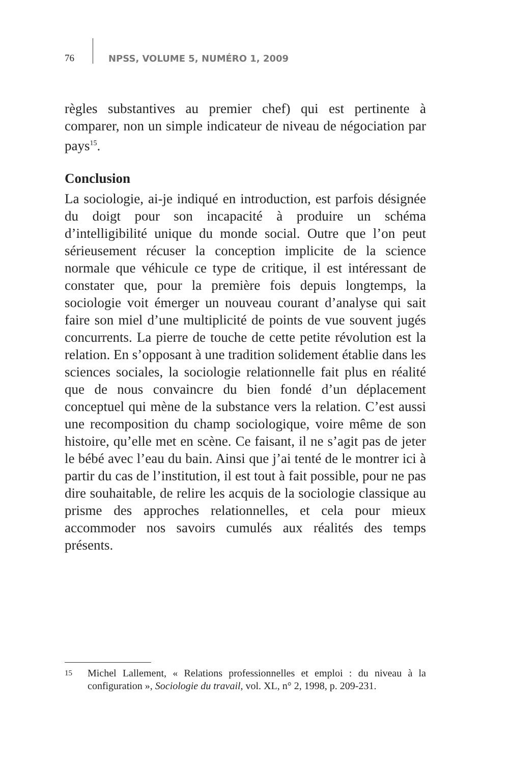76 NPSS, VOLUME 5, NUMÉRO 1, 2009
règles substantives au premier chef) qui est pertinente à comparer, non un simple indicateur de niveau de négociation par pays<sup>15</sup>.
Conclusion
La sociologie, ai-je indiqué en introduction, est parfois désignée du doigt pour son incapacité à produire un schéma d’intelligibilité unique du monde social. Outre que l’on peut sérieusement récuser la conception implicite de la science normale que véhicule ce type de critique, il est intéressant de constater que, pour la première fois depuis longtemps, la sociologie voit émerger un nouveau courant d’analyse qui sait faire son miel d’une multiplicité de points de vue souvent jugés concurrents. La pierre de touche de cette petite révolution est la relation. En s’opposant à une tradition solidement établie dans les sciences sociales, la sociologie relationnelle fait plus en réalité que de nous convaincre du bien fondé d’un déplacement conceptuel qui mène de la substance vers la relation. C’est aussi une recomposition du champ sociologique, voire même de son histoire, qu’elle met en scène. Ce faisant, il ne s’agit pas de jeter le bébé avec l’eau du bain. Ainsi que j’ai tenté de le montrer ici à partir du cas de l’institution, il est tout à fait possible, pour ne pas dire souhaitable, de relire les acquis de la sociologie classique au prisme des approches relationnelles, et cela pour mieux accommoder nos savoirs cumulés aux réalités des temps présents.
15 Michel Lallement, « Relations professionnelles et emploi : du niveau à la configuration », Sociologie du travail, vol. XL, n° 2, 1998, p. 209-231.